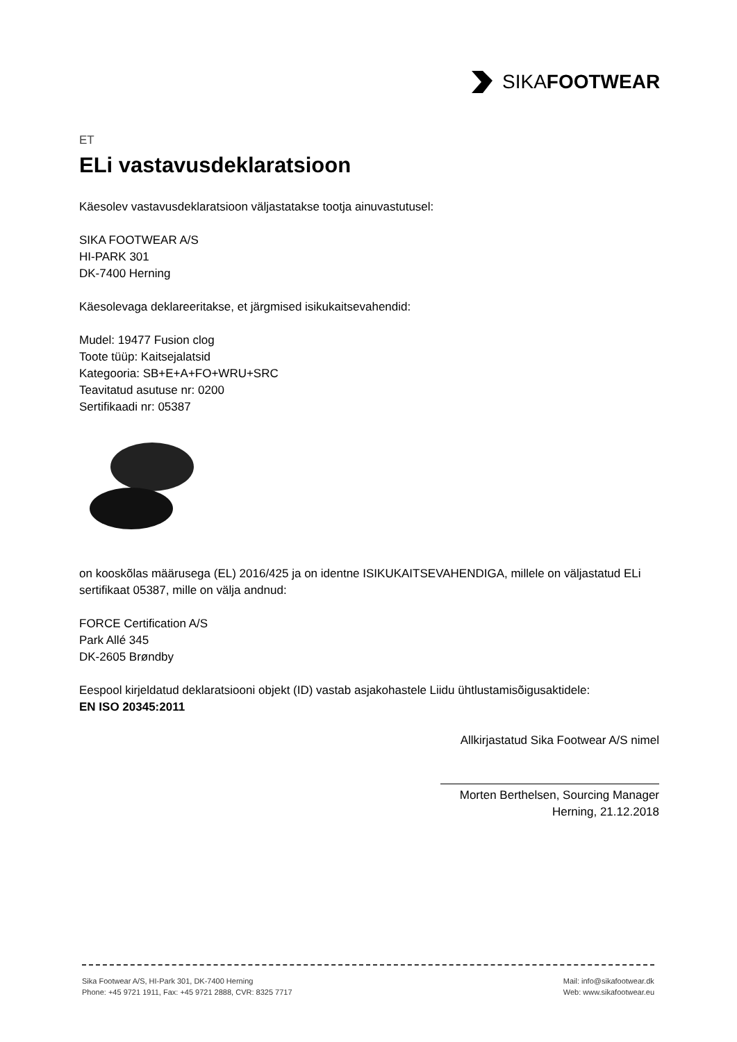SIKAFOOTWEAR
ET
ELi vastavusdeklaratsioon
Käesolev vastavusdeklaratsioon väljastatakse tootja ainuvastutusel:
SIKA FOOTWEAR A/S
HI-PARK 301
DK-7400 Herning
Käesolevaga deklareeritakse, et järgmised isikukaitsevahendid:
Mudel: 19477 Fusion clog
Toote tüüp: Kaitsejalatsid
Kategooria: SB+E+A+FO+WRU+SRC
Teavitatud asutuse nr: 0200
Sertifikaadi nr: 05387
on kooskõlas määrusega (EL) 2016/425 ja on identne ISIKUKAITSEVAHENDIGA, millele on väljastatud ELi sertifikaat 05387, mille on välja andnud:
FORCE Certification A/S
Park Allé 345
DK-2605 Brøndby
Eespool kirjeldatud deklaratsiooni objekt (ID) vastab asjakohastele Liidu ühtlustamisõigusaktidele:
EN ISO 20345:2011
Allkirjastatud Sika Footwear A/S nimel
Morten Berthelsen, Sourcing Manager
Herning, 21.12.2018
Sika Footwear A/S, HI-Park 301, DK-7400 Herning
Phone: +45 9721 1911, Fax: +45 9721 2888, CVR: 8325 7717
Mail: info@sikafootwear.dk
Web: www.sikafootwear.eu